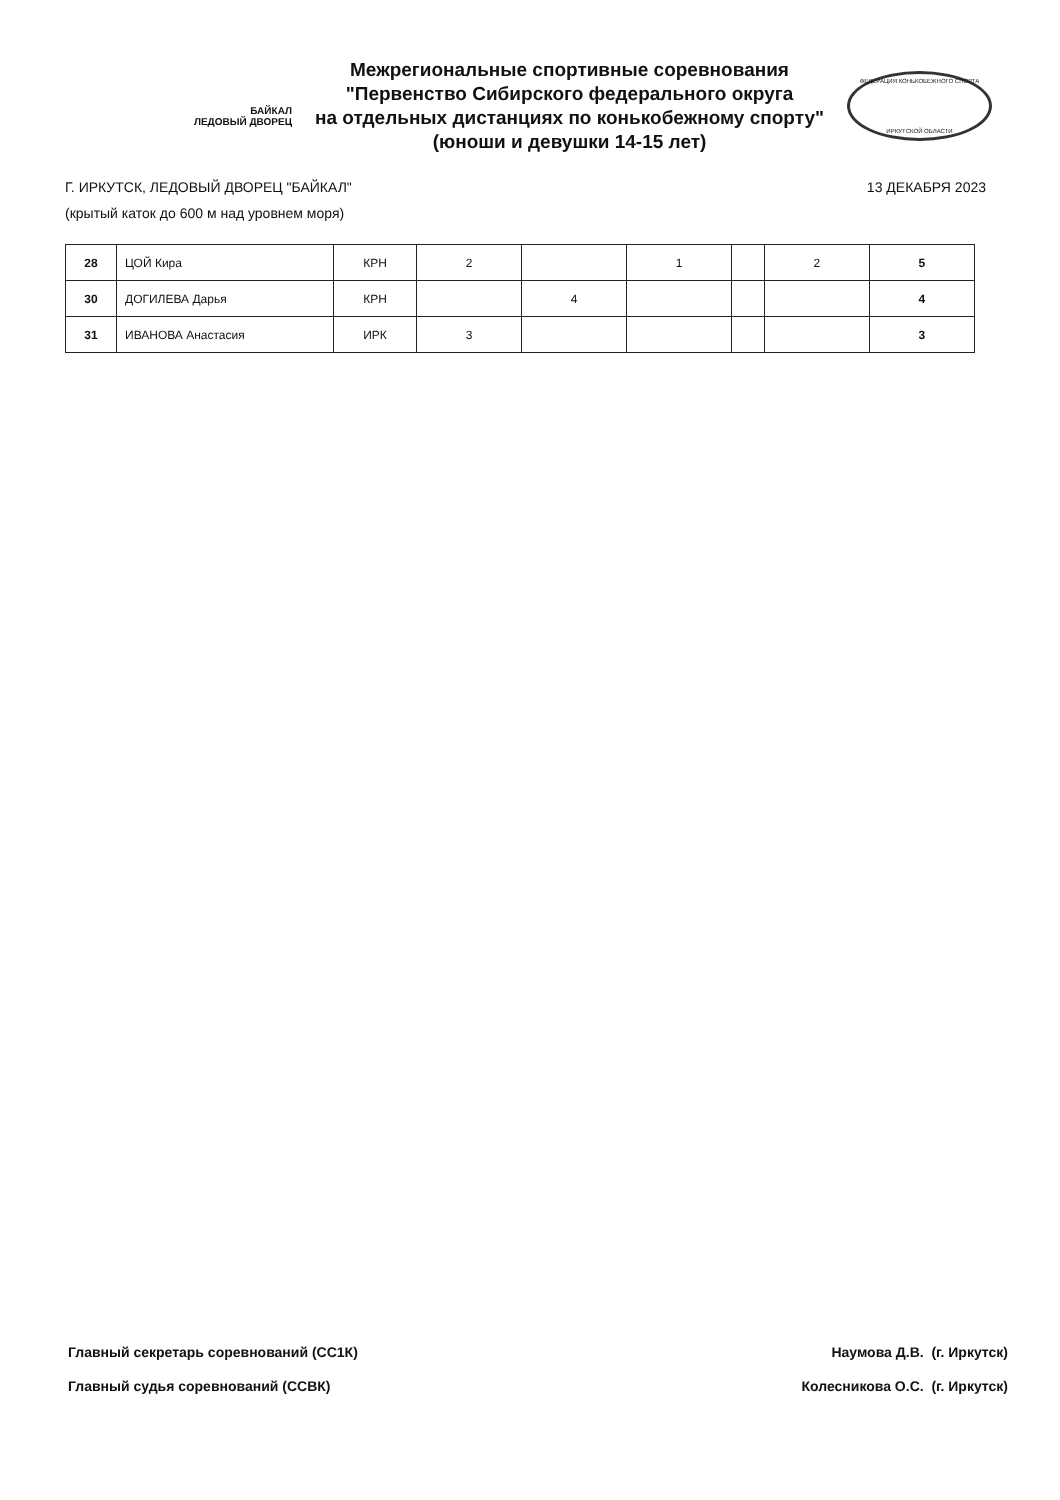БАЙКАЛ
ЛЕДОВЫЙ ДВОРЕЦ
Межрегиональные спортивные соревнования
"Первенство Сибирского федерального округа
на отдельных дистанциях по конькобежному спорту"
(юноши и девушки 14-15 лет)
ФЕДЕРАЦИЯ КОНЬКОБЕЖНОГО СПОРТА
ИРКУТСКОЙ ОБЛАСТИ
Г. ИРКУТСК, ЛЕДОВЫЙ ДВОРЕЦ "БАЙКАЛ"
(крытый каток до 600 м над уровнем моря)
13 ДЕКАБРЯ 2023
| 28 | ЦОЙ Кира | КРН | 2 | | 1 | | 2 | 5 |
| 30 | ДОГИЛЕВА Дарья | КРН | | 4 | | | | 4 |
| 31 | ИВАНОВА Анастасия | ИРК | 3 | | | | | 3 |
Главный секретарь соревнований (СС1К) Наумова Д.В. (г. Иркутск)
Главный судья соревнований (ССВК) Колесникова О.С. (г. Иркутск)